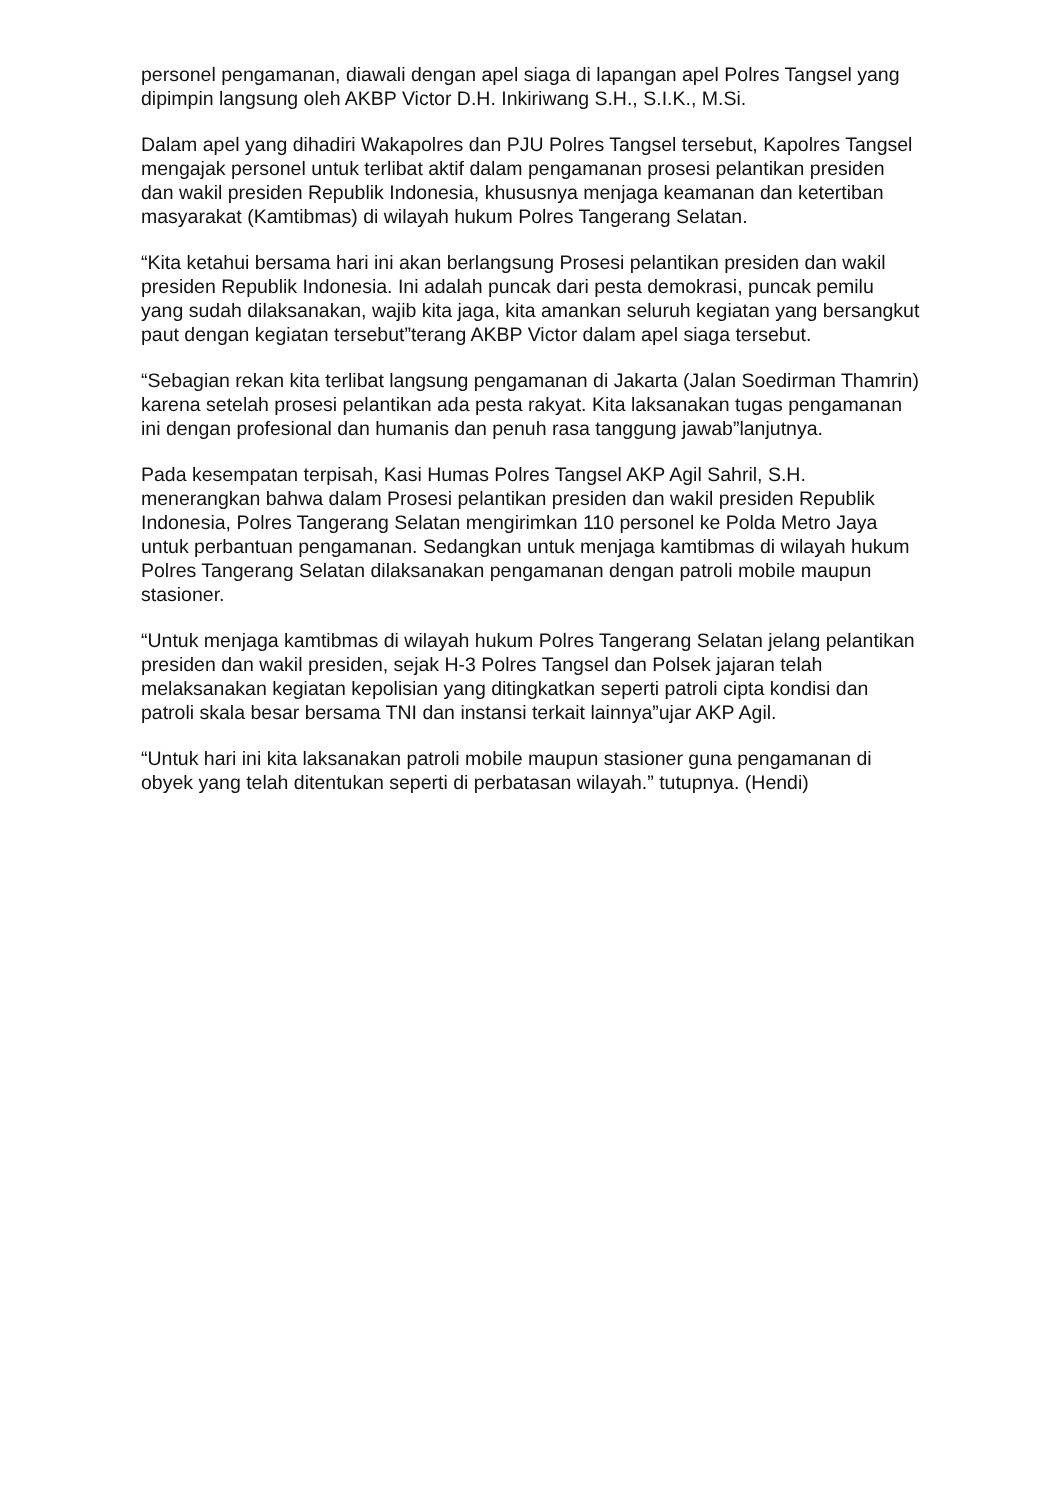personel pengamanan, diawali dengan apel siaga di lapangan apel Polres Tangsel yang dipimpin langsung oleh AKBP Victor D.H. Inkiriwang S.H., S.I.K., M.Si.
Dalam apel yang dihadiri Wakapolres dan PJU Polres Tangsel tersebut, Kapolres Tangsel mengajak personel untuk terlibat aktif dalam pengamanan prosesi pelantikan presiden dan wakil presiden Republik Indonesia, khususnya menjaga keamanan dan ketertiban masyarakat (Kamtibmas) di wilayah hukum Polres Tangerang Selatan.
“Kita ketahui bersama hari ini akan berlangsung Prosesi pelantikan presiden dan wakil presiden Republik Indonesia. Ini adalah puncak dari pesta demokrasi, puncak pemilu yang sudah dilaksanakan, wajib kita jaga, kita amankan seluruh kegiatan yang bersangkut paut dengan kegiatan tersebut”terang AKBP Victor dalam apel siaga tersebut.
“Sebagian rekan kita terlibat langsung pengamanan di Jakarta (Jalan Soedirman Thamrin) karena setelah prosesi pelantikan ada pesta rakyat. Kita laksanakan tugas pengamanan ini dengan profesional dan humanis dan penuh rasa tanggung jawab”lanjutnya.
Pada kesempatan terpisah, Kasi Humas Polres Tangsel AKP Agil Sahril, S.H. menerangkan bahwa dalam Prosesi pelantikan presiden dan wakil presiden Republik Indonesia, Polres Tangerang Selatan mengirimkan 110 personel ke Polda Metro Jaya untuk perbantuan pengamanan. Sedangkan untuk menjaga kamtibmas di wilayah hukum Polres Tangerang Selatan dilaksanakan pengamanan dengan patroli mobile maupun stasioner.
“Untuk menjaga kamtibmas di wilayah hukum Polres Tangerang Selatan jelang pelantikan presiden dan wakil presiden, sejak H-3 Polres Tangsel dan Polsek jajaran telah melaksanakan kegiatan kepolisian yang ditingkatkan seperti patroli cipta kondisi dan patroli skala besar bersama TNI dan instansi terkait lainnya”ujar AKP Agil.
“Untuk hari ini kita laksanakan patroli mobile maupun stasioner guna pengamanan di obyek yang telah ditentukan seperti di perbatasan wilayah.” tutupnya. (Hendi)